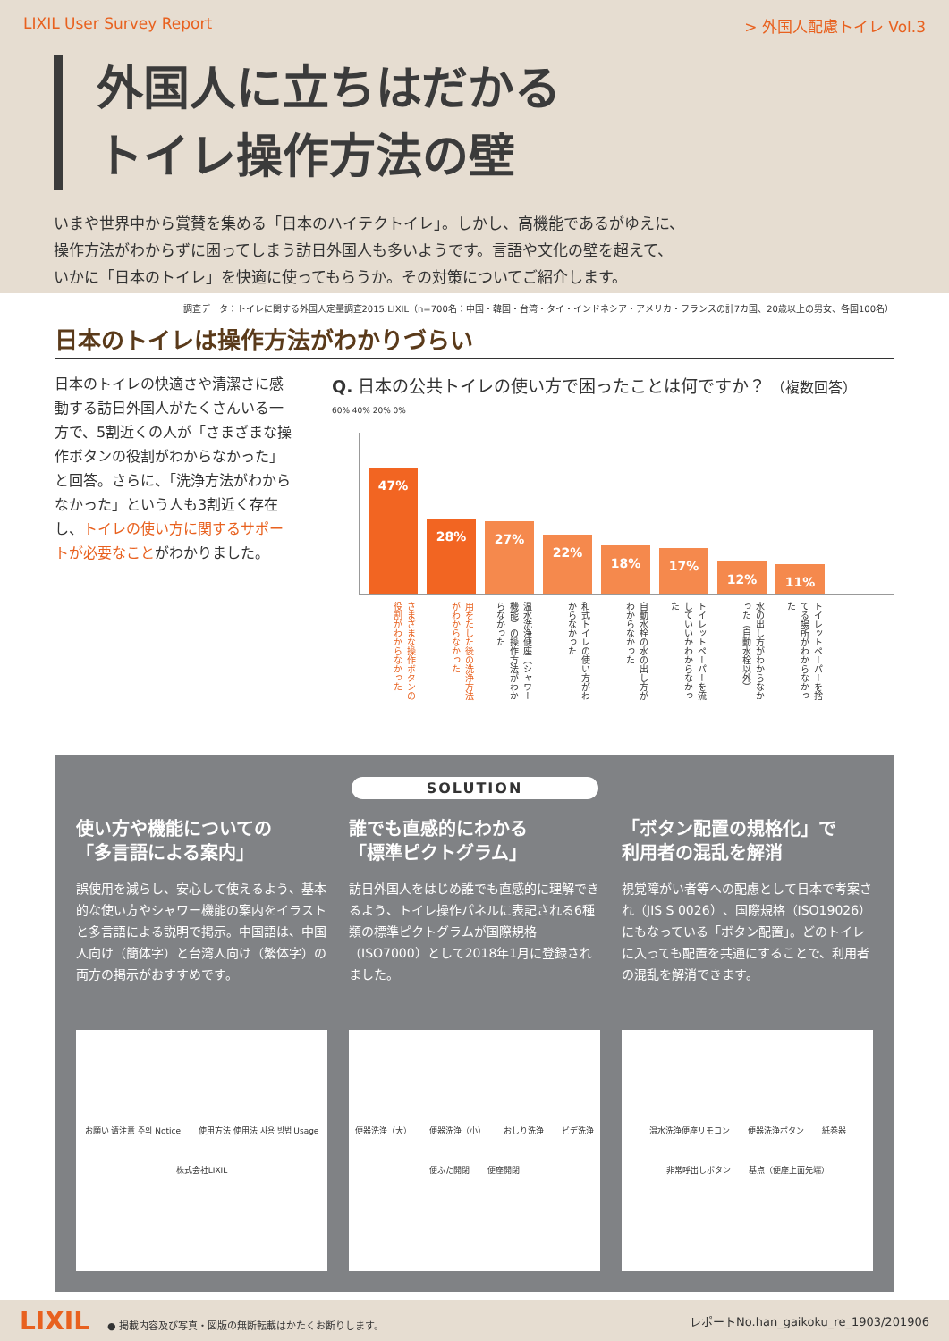LIXIL User Survey Report > 外国人配慮トイレ Vol.3
外国人に立ちはだかる
トイレ操作方法の壁
いまや世界中から賞賛を集める「日本のハイテクトイレ」。しかし、高機能であるがゆえに、
操作方法がわからずに困ってしまう訪日外国人も多いようです。言語や文化の壁を超えて、
いかに「日本のトイレ」を快適に使ってもらうか。その対策についてご紹介します。
調査データ：トイレに関する外国人定量調査2015 LIXIL（n=700名：中国・韓国・台湾・タイ・インドネシア・アメリカ・フランスの計7カ国、20歳以上の男女、各国100名）
日本のトイレは操作方法がわかりづらい
日本のトイレの快適さや清潔さに感動する訪日外国人がたくさんいる一方で、5割近くの人が「さまざまな操作ボタンの役割がわからなかった」と回答。さらに、「洗浄方法がわからなかった」という人も3割近く存在し、トイレの使い方に関するサポートが必要なことがわかりました。
Q. 日本の公共トイレの使い方で困ったことは何ですか？ （複数回答）
60% 40% 20% 0%
47%
28%
27%
22%
18%
17%
12%
11%
さまざまな操作ボタンの役割がわからなかった
用をたした後の洗浄方法がわからなかった
温水洗浄便座（シャワー機能）の操作方法がわからなかった
和式トイレの使い方がわからなかった
自動水栓の水の出し方がわからなかった
トイレットペーパーを流していいかわからなかった
水の出し方がわからなかった（自動水栓以外）
トイレットペーパーを捨てる場所がわからなかった
SOLUTION
使い方や機能についての
「多言語による案内」
誤使用を減らし、安心して使えるよう、基本的な使い方やシャワー機能の案内をイラストと多言語による説明で掲示。中国語は、中国人向け（簡体字）と台湾人向け（繁体字）の両方の掲示がおすすめです。
お願い 请注意 주의 Notice 使用方法 使用法 사용 방법 Usage 株式会社LIXIL
誰でも直感的にわかる
「標準ピクトグラム」
訪日外国人をはじめ誰でも直感的に理解できるよう、トイレ操作パネルに表記される6種類の標準ピクトグラムが国際規格（ISO7000）として2018年1月に登録されました。
便器洗浄（大） 便器洗浄（小） おしり洗浄 ビデ洗浄 便ふた開閉 便座開閉
「ボタン配置の規格化」で
利用者の混乱を解消
視覚障がい者等への配慮として日本で考案され（JIS S 0026）、国際規格（ISO19026）にもなっている「ボタン配置」。どのトイレに入っても配置を共通にすることで、利用者の混乱を解消できます。
温水洗浄便座リモコン 便器洗浄ボタン 紙巻器 非常呼出しボタン 基点（便座上面先端）
LIXIL ● 掲載内容及び写真・図版の無断転載はかたくお断りします。 レポートNo.han_gaikoku_re_1903/201906